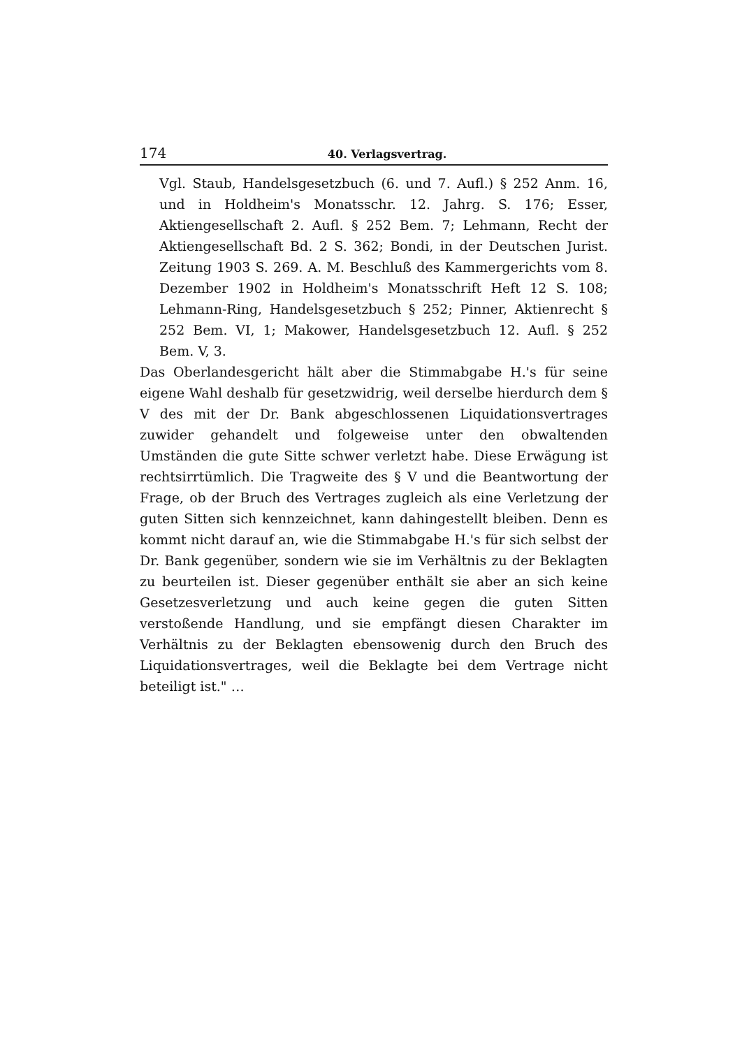174 40. Verlagsvertrag.
Vgl. Staub, Handelsgesetzbuch (6. und 7. Aufl.) § 252 Anm. 16, und in Holdheim's Monatsschr. 12. Jahrg. S. 176; Esser, Aktiengesellschaft 2. Aufl. § 252 Bem. 7; Lehmann, Recht der Aktiengesellschaft Bd. 2 S. 362; Bondi, in der Deutschen Jurist. Zeitung 1903 S. 269. A. M. Beschluß des Kammergerichts vom 8. Dezember 1902 in Holdheim's Monatsschrift Heft 12 S. 108; Lehmann-Ring, Handelsgesetzbuch § 252; Pinner, Aktienrecht § 252 Bem. VI, 1; Makower, Handelsgesetzbuch 12. Aufl. § 252 Bem. V, 3.
Das Oberlandesgericht hält aber die Stimmabgabe H.'s für seine eigene Wahl deshalb für gesetzwidrig, weil derselbe hierdurch dem § V des mit der Dr. Bank abgeschlossenen Liquidationsvertrages zuwider gehandelt und folgeweise unter den obwaltenden Umständen die gute Sitte schwer verletzt habe. Diese Erwägung ist rechtsirrtümlich. Die Tragweite des § V und die Beantwortung der Frage, ob der Bruch des Vertrages zugleich als eine Verletzung der guten Sitten sich kennzeichnet, kann dahingestellt bleiben. Denn es kommt nicht darauf an, wie die Stimmabgabe H.'s für sich selbst der Dr. Bank gegenüber, sondern wie sie im Verhältnis zu der Beklagten zu beurteilen ist. Dieser gegenüber enthält sie aber an sich keine Gesetzesverletzung und auch keine gegen die guten Sitten verstoßende Handlung, und sie empfängt diesen Charakter im Verhältnis zu der Beklagten ebensowenig durch den Bruch des Liquidationsvertrages, weil die Beklagte bei dem Vertrage nicht beteiligt ist." …